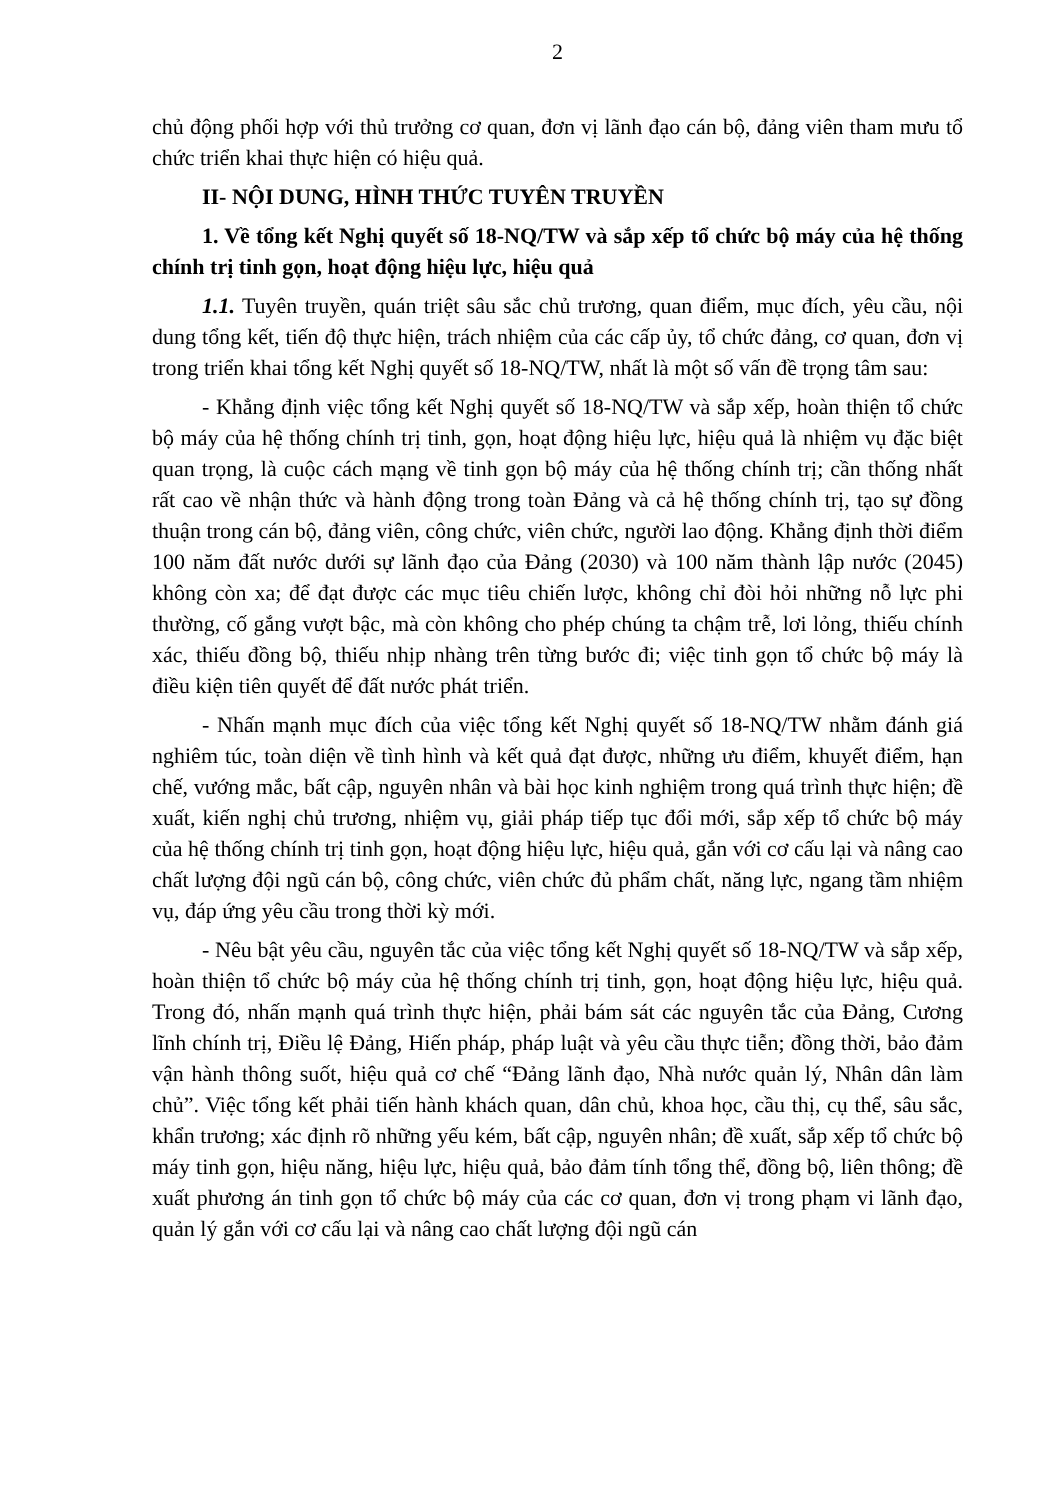2
chủ động phối hợp với thủ trưởng cơ quan, đơn vị lãnh đạo cán bộ, đảng viên tham mưu tổ chức triển khai thực hiện có hiệu quả.
II- NỘI DUNG, HÌNH THỨC TUYÊN TRUYỀN
1. Về tổng kết Nghị quyết số 18-NQ/TW và sắp xếp tổ chức bộ máy của hệ thống chính trị tinh gọn, hoạt động hiệu lực, hiệu quả
1.1. Tuyên truyền, quán triệt sâu sắc chủ trương, quan điểm, mục đích, yêu cầu, nội dung tổng kết, tiến độ thực hiện, trách nhiệm của các cấp ủy, tổ chức đảng, cơ quan, đơn vị trong triển khai tổng kết Nghị quyết số 18-NQ/TW, nhất là một số vấn đề trọng tâm sau:
- Khẳng định việc tổng kết Nghị quyết số 18-NQ/TW và sắp xếp, hoàn thiện tổ chức bộ máy của hệ thống chính trị tinh, gọn, hoạt động hiệu lực, hiệu quả là nhiệm vụ đặc biệt quan trọng, là cuộc cách mạng về tinh gọn bộ máy của hệ thống chính trị; cần thống nhất rất cao về nhận thức và hành động trong toàn Đảng và cả hệ thống chính trị, tạo sự đồng thuận trong cán bộ, đảng viên, công chức, viên chức, người lao động. Khẳng định thời điểm 100 năm đất nước dưới sự lãnh đạo của Đảng (2030) và 100 năm thành lập nước (2045) không còn xa; để đạt được các mục tiêu chiến lược, không chỉ đòi hỏi những nỗ lực phi thường, cố gắng vượt bậc, mà còn không cho phép chúng ta chậm trễ, lơi lỏng, thiếu chính xác, thiếu đồng bộ, thiếu nhịp nhàng trên từng bước đi; việc tinh gọn tổ chức bộ máy là điều kiện tiên quyết để đất nước phát triển.
- Nhấn mạnh mục đích của việc tổng kết Nghị quyết số 18-NQ/TW nhằm đánh giá nghiêm túc, toàn diện về tình hình và kết quả đạt được, những ưu điểm, khuyết điểm, hạn chế, vướng mắc, bất cập, nguyên nhân và bài học kinh nghiệm trong quá trình thực hiện; đề xuất, kiến nghị chủ trương, nhiệm vụ, giải pháp tiếp tục đổi mới, sắp xếp tổ chức bộ máy của hệ thống chính trị tinh gọn, hoạt động hiệu lực, hiệu quả, gắn với cơ cấu lại và nâng cao chất lượng đội ngũ cán bộ, công chức, viên chức đủ phẩm chất, năng lực, ngang tầm nhiệm vụ, đáp ứng yêu cầu trong thời kỳ mới.
- Nêu bật yêu cầu, nguyên tắc của việc tổng kết Nghị quyết số 18-NQ/TW và sắp xếp, hoàn thiện tổ chức bộ máy của hệ thống chính trị tinh, gọn, hoạt động hiệu lực, hiệu quả. Trong đó, nhấn mạnh quá trình thực hiện, phải bám sát các nguyên tắc của Đảng, Cương lĩnh chính trị, Điều lệ Đảng, Hiến pháp, pháp luật và yêu cầu thực tiễn; đồng thời, bảo đảm vận hành thông suốt, hiệu quả cơ chế “Đảng lãnh đạo, Nhà nước quản lý, Nhân dân làm chủ”. Việc tổng kết phải tiến hành khách quan, dân chủ, khoa học, cầu thị, cụ thể, sâu sắc, khẩn trương; xác định rõ những yếu kém, bất cập, nguyên nhân; đề xuất, sắp xếp tổ chức bộ máy tinh gọn, hiệu năng, hiệu lực, hiệu quả, bảo đảm tính tổng thể, đồng bộ, liên thông; đề xuất phương án tinh gọn tổ chức bộ máy của các cơ quan, đơn vị trong phạm vi lãnh đạo, quản lý gắn với cơ cấu lại và nâng cao chất lượng đội ngũ cán